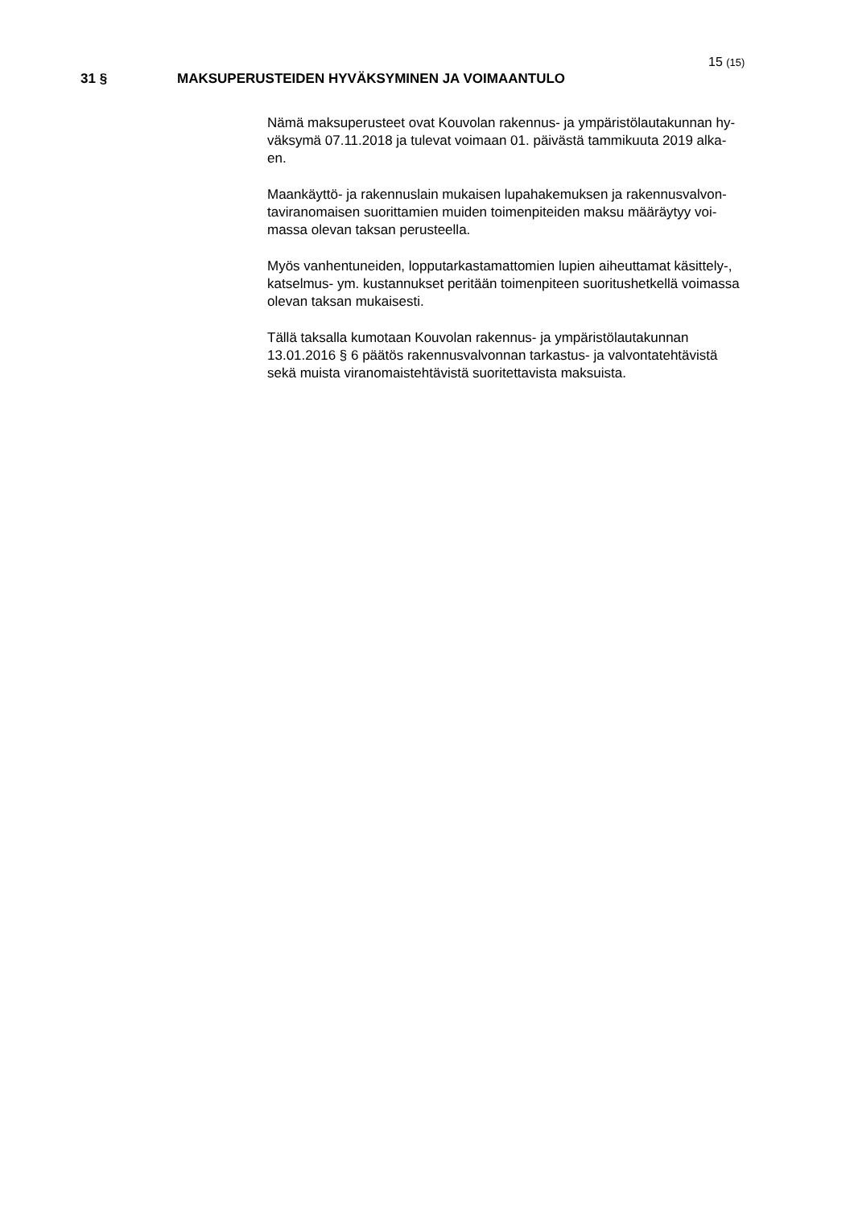15 (15)
31 § MAKSUPERUSTEIDEN HYVÄKSYMINEN JA VOIMAANTULO
Nämä maksuperusteet ovat Kouvolan rakennus- ja ympäristölautakunnan hy-
väksymä 07.11.2018 ja tulevat voimaan 01. päivästä tammikuuta 2019 alka-
en.
Maankäyttö- ja rakennuslain mukaisen lupahakemuksen ja rakennusvalvon-
taviranomaisen suorittamien muiden toimenpiteiden maksu määräytyy voi-
massa olevan taksan perusteella.
Myös vanhentuneiden, lopputarkastamattomien lupien aiheuttamat käsittely-,
katselmus- ym. kustannukset peritään toimenpiteen suoritushetkellä voimassa
olevan taksan mukaisesti.
Tällä taksalla kumotaan Kouvolan rakennus- ja ympäristölautakunnan
13.01.2016 § 6 päätös rakennusvalvonnan tarkastus- ja valvontatehtävistä
sekä muista viranomaistehtävistä suoritettavista maksuista.